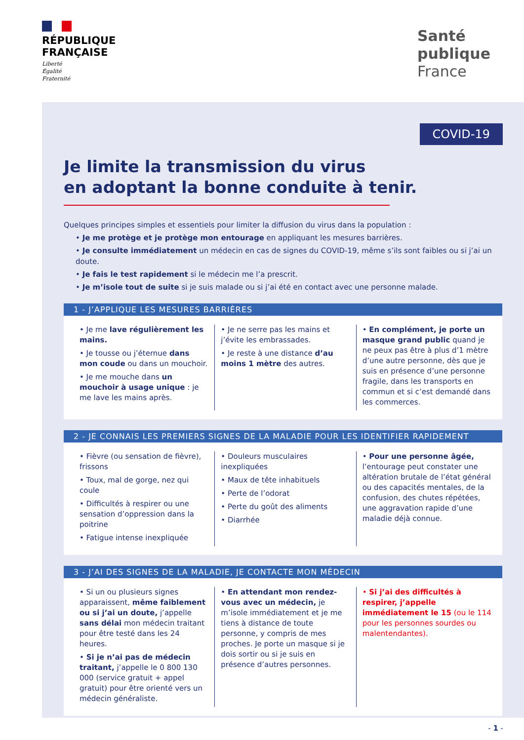RÉPUBLIQUE
FRANÇAISE
Liberté
Égalité
Fraternité
Santé
publique
France
COVID-19
Je limite la transmission du virus
en adoptant la bonne conduite à tenir.
Quelques principes simples et essentiels pour limiter la diffusion du virus dans la population :
• Je me protège et je protège mon entourage en appliquant les mesures barrières.
• Je consulte immédiatement un médecin en cas de signes du COVID-19, même s’ils sont faibles ou si j’ai un doute.
• Je fais le test rapidement si le médecin me l’a prescrit.
• Je m’isole tout de suite si je suis malade ou si j’ai été en contact avec une personne malade.
1 - J’APPLIQUE LES MESURES BARRIÈRES
• Je me lave régulièrement les mains.
• Je tousse ou j’éternue dans mon coude ou dans un mouchoir.
• Je me mouche dans un mouchoir à usage unique : je me lave les mains après.
• Je ne serre pas les mains et j’évite les embrassades.
• Je reste à une distance d’au moins 1 mètre des autres.
• En complément, je porte un masque grand public quand je ne peux pas être à plus d’1 mètre d’une autre personne, dès que je suis en présence d’une personne fragile, dans les transports en commun et si c’est demandé dans les commerces.
2 - JE CONNAIS LES PREMIERS SIGNES DE LA MALADIE POUR LES IDENTIFIER RAPIDEMENT
• Fièvre (ou sensation de fièvre), frissons
• Toux, mal de gorge, nez qui coule
• Difficultés à respirer ou une sensation d’oppression dans la poitrine
• Fatigue intense inexpliquée
• Douleurs musculaires inexpliquées
• Maux de tête inhabituels
• Perte de l’odorat
• Perte du goût des aliments
• Diarrhée
• Pour une personne âgée, l’entourage peut constater une altération brutale de l’état général ou des capacités mentales, de la confusion, des chutes répétées, une aggravation rapide d’une maladie déjà connue.
3 - J’AI DES SIGNES DE LA MALADIE, JE CONTACTE MON MÉDECIN
• Si un ou plusieurs signes apparaissent, même faiblement ou si j’ai un doute, j’appelle sans délai mon médecin traitant pour être testé dans les 24 heures.
• Si je n’ai pas de médecin traitant, j’appelle le 0 800 130 000 (service gratuit + appel gratuit) pour être orienté vers un médecin généraliste.
• En attendant mon rendez-vous avec un médecin, je m’isole immédiatement et je me tiens à distance de toute personne, y compris de mes proches. Je porte un masque si je dois sortir ou si je suis en présence d’autres personnes.
• Si j’ai des difficultés à respirer, j’appelle immédiatement le 15 (ou le 114 pour les personnes sourdes ou malentendantes).
- 1 -